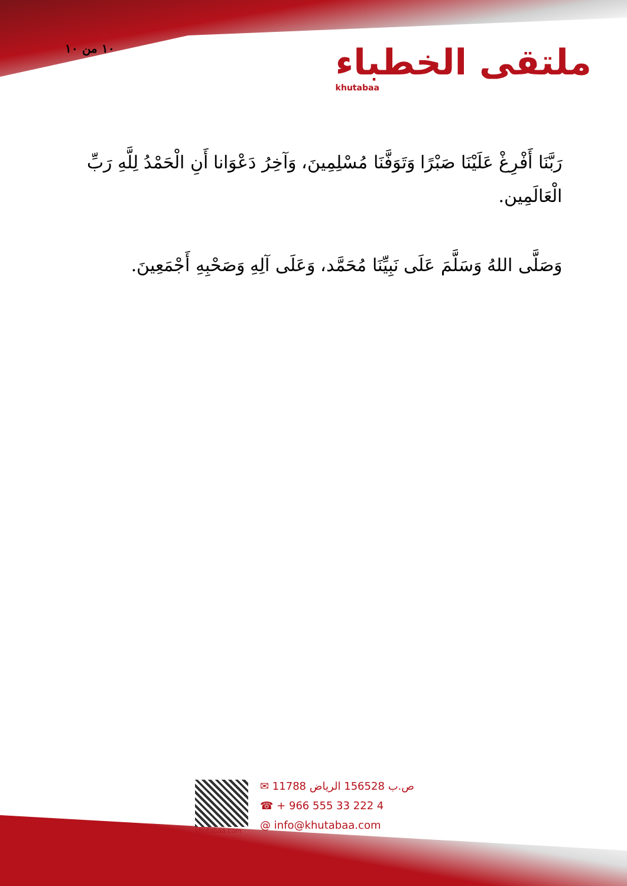١٠ من ١٠
ملتقى الخطباء
khutabaa
رَبَّنَا أَفْرِغْ عَلَيْنَا صَبْرًا وَتَوَفَّنَا مُسْلِمِينَ، وَآخِرُ دَعْوَانا أَنِ الْحَمْدُ لِلَّهِ رَبِّ الْعَالَمِين.
وَصَلَّى اللهُ وَسَلَّمَ عَلَى نَبِيِّنَا مُحَمَّد، وَعَلَى آلِهِ وَصَحْبِهِ أَجْمَعِينَ.
khutabaa.com
✉ ص.ب 156528 الرياض 11788
☎ + 966 555 33 222 4
@ info@khutabaa.com